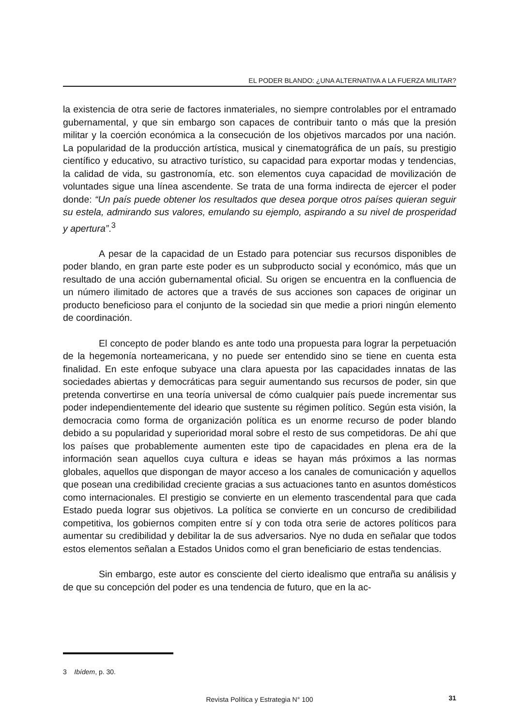EL PODER BLANDO: ¿UNA ALTERNATIVA A LA FUERZA MILITAR?
la existencia de otra serie de factores inmateriales, no siempre controlables por el entramado gubernamental, y que sin embargo son capaces de contribuir tanto o más que la presión militar y la coerción económica a la consecución de los objetivos marcados por una nación. La popularidad de la producción artística, musical y cinematográfica de un país, su prestigio científico y educativo, su atractivo turístico, su capacidad para exportar modas y tendencias, la calidad de vida, su gastronomía, etc. son elementos cuya capacidad de movilización de voluntades sigue una línea ascendente. Se trata de una forma indirecta de ejercer el poder donde: “Un país puede obtener los resultados que desea porque otros países quieran seguir su estela, admirando sus valores, emulando su ejemplo, aspirando a su nivel de prosperidad y apertura”.<sup>3</sup>
A pesar de la capacidad de un Estado para potenciar sus recursos disponibles de poder blando, en gran parte este poder es un subproducto social y económico, más que un resultado de una acción gubernamental oficial. Su origen se encuentra en la confluencia de un número ilimitado de actores que a través de sus acciones son capaces de originar un producto beneficioso para el conjunto de la sociedad sin que medie a priori ningún elemento de coordinación.
El concepto de poder blando es ante todo una propuesta para lograr la perpetuación de la hegemonía norteamericana, y no puede ser entendido sino se tiene en cuenta esta finalidad. En este enfoque subyace una clara apuesta por las capacidades innatas de las sociedades abiertas y democráticas para seguir aumentando sus recursos de poder, sin que pretenda convertirse en una teoría universal de cómo cualquier país puede incrementar sus poder independientemente del ideario que sustente su régimen político. Según esta visión, la democracia como forma de organización política es un enorme recurso de poder blando debido a su popularidad y superioridad moral sobre el resto de sus competidoras. De ahí que los países que probablemente aumenten este tipo de capacidades en plena era de la información sean aquellos cuya cultura e ideas se hayan más próximos a las normas globales, aquellos que dispongan de mayor acceso a los canales de comunicación y aquellos que posean una credibilidad creciente gracias a sus actuaciones tanto en asuntos domésticos como internacionales. El prestigio se convierte en un elemento trascendental para que cada Estado pueda lograr sus objetivos. La política se convierte en un concurso de credibilidad competitiva, los gobiernos compiten entre sí y con toda otra serie de actores políticos para aumentar su credibilidad y debilitar la de sus adversarios. Nye no duda en señalar que todos estos elementos señalan a Estados Unidos como el gran beneficiario de estas tendencias.
Sin embargo, este autor es consciente del cierto idealismo que entraña su análisis y de que su concepción del poder es una tendencia de futuro, que en la ac-
3 Ibídem, p. 30.
Revista Política y Estrategia N° 100 31